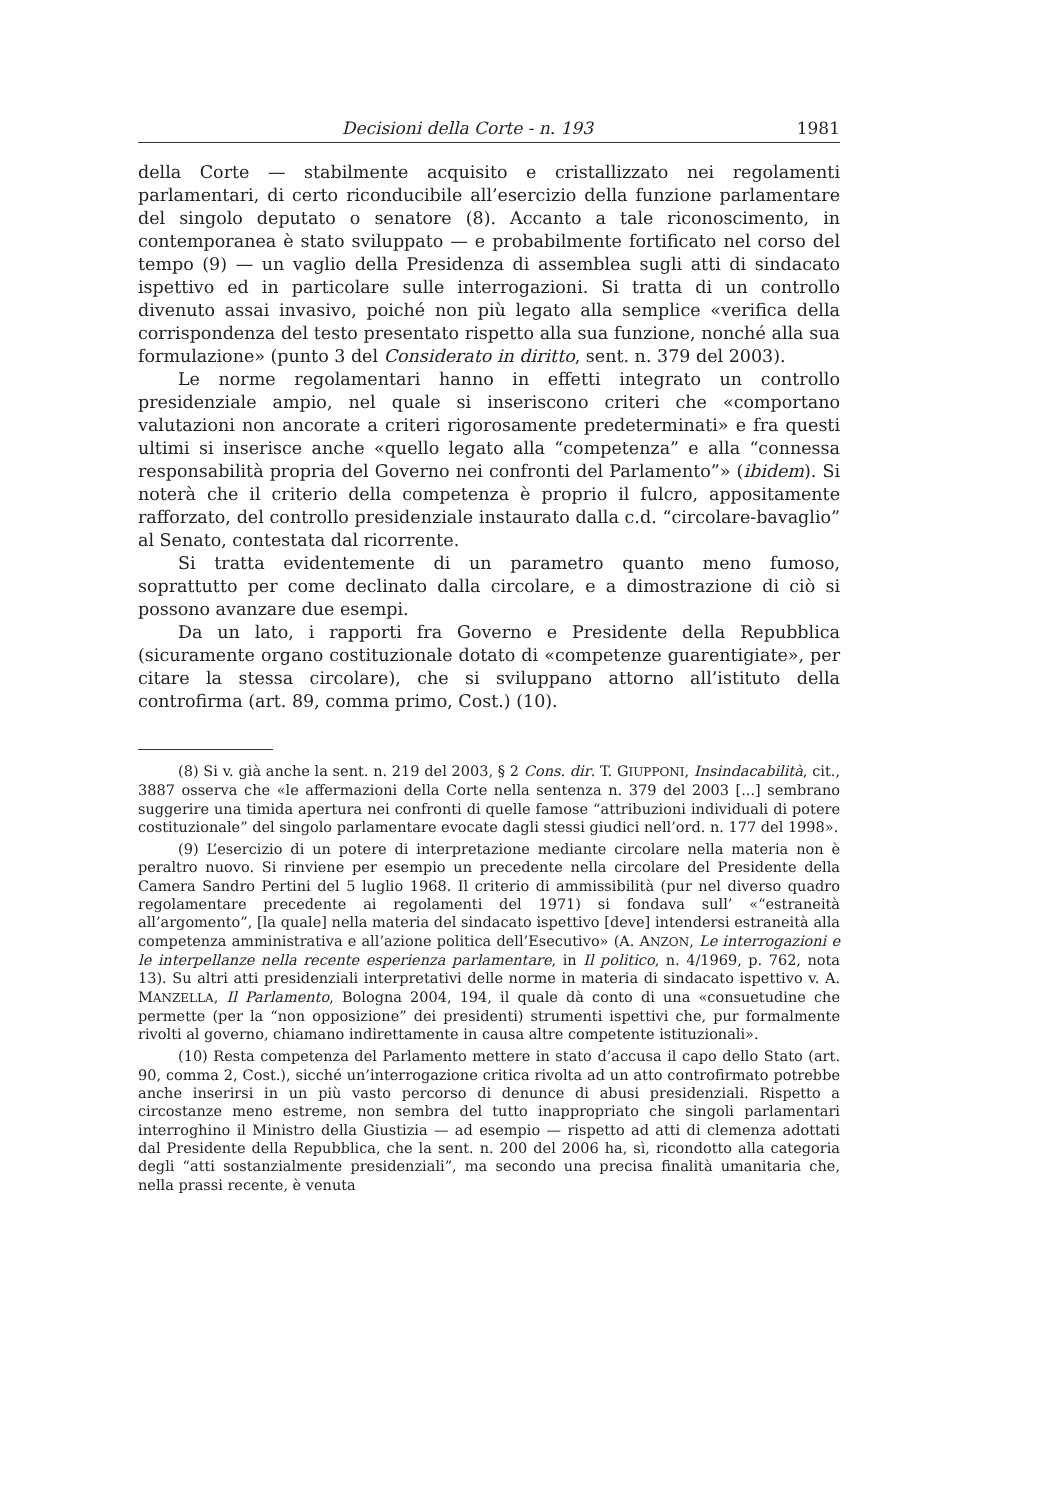Decisioni della Corte - n. 193 1981
della Corte — stabilmente acquisito e cristallizzato nei regolamenti parlamentari, di certo riconducibile all’esercizio della funzione parlamentare del singolo deputato o senatore (8). Accanto a tale riconoscimento, in contemporanea è stato sviluppato — e probabilmente fortificato nel corso del tempo (9) — un vaglio della Presidenza di assemblea sugli atti di sindacato ispettivo ed in particolare sulle interrogazioni. Si tratta di un controllo divenuto assai invasivo, poiché non più legato alla semplice «verifica della corrispondenza del testo presentato rispetto alla sua funzione, nonché alla sua formulazione» (punto 3 del Considerato in diritto, sent. n. 379 del 2003).
Le norme regolamentari hanno in effetti integrato un controllo presidenziale ampio, nel quale si inseriscono criteri che «comportano valutazioni non ancorate a criteri rigorosamente predeterminati» e fra questi ultimi si inserisce anche «quello legato alla “competenza” e alla “connessa responsabilità propria del Governo nei confronti del Parlamento”» (ibidem). Si noterà che il criterio della competenza è proprio il fulcro, appositamente rafforzato, del controllo presidenziale instaurato dalla c.d. “circolare-bavaglio” al Senato, contestata dal ricorrente.
Si tratta evidentemente di un parametro quanto meno fumoso, soprattutto per come declinato dalla circolare, e a dimostrazione di ciò si possono avanzare due esempi.
Da un lato, i rapporti fra Governo e Presidente della Repubblica (sicuramente organo costituzionale dotato di «competenze guarentigiate», per citare la stessa circolare), che si sviluppano attorno all’istituto della controfirma (art. 89, comma primo, Cost.) (10).
(8) Si v. già anche la sent. n. 219 del 2003, § 2 Cons. dir. T. GIUPPONI, Insindacabilità, cit., 3887 osserva che «le affermazioni della Corte nella sentenza n. 379 del 2003 [...] sembrano suggerire una timida apertura nei confronti di quelle famose “attribuzioni individuali di potere costituzionale” del singolo parlamentare evocate dagli stessi giudici nell’ord. n. 177 del 1998».
(9) L’esercizio di un potere di interpretazione mediante circolare nella materia non è peraltro nuovo. Si rinviene per esempio un precedente nella circolare del Presidente della Camera Sandro Pertini del 5 luglio 1968. Il criterio di ammissibilità (pur nel diverso quadro regolamentare precedente ai regolamenti del 1971) si fondava sull’ «“estraneità all’argomento”, [la quale] nella materia del sindacato ispettivo [deve] intendersi estraneità alla competenza amministrativa e all’azione politica dell’Esecutivo» (A. ANZON, Le interrogazioni e le interpellanze nella recente esperienza parlamentare, in Il politico, n. 4/1969, p. 762, nota 13). Su altri atti presidenziali interpretativi delle norme in materia di sindacato ispettivo v. A. MANZELLA, Il Parlamento, Bologna 2004, 194, il quale dà conto di una «consuetudine che permette (per la “non opposizione” dei presidenti) strumenti ispettivi che, pur formalmente rivolti al governo, chiamano indirettamente in causa altre competente istituzionali».
(10) Resta competenza del Parlamento mettere in stato d’accusa il capo dello Stato (art. 90, comma 2, Cost.), sicché un’interrogazione critica rivolta ad un atto controfirmato potrebbe anche inserirsi in un più vasto percorso di denunce di abusi presidenziali. Rispetto a circostanze meno estreme, non sembra del tutto inappropriato che singoli parlamentari interroghino il Ministro della Giustizia — ad esempio — rispetto ad atti di clemenza adottati dal Presidente della Repubblica, che la sent. n. 200 del 2006 ha, sì, ricondotto alla categoria degli “atti sostanzialmente presidenziali”, ma secondo una precisa finalità umanitaria che, nella prassi recente, è venuta